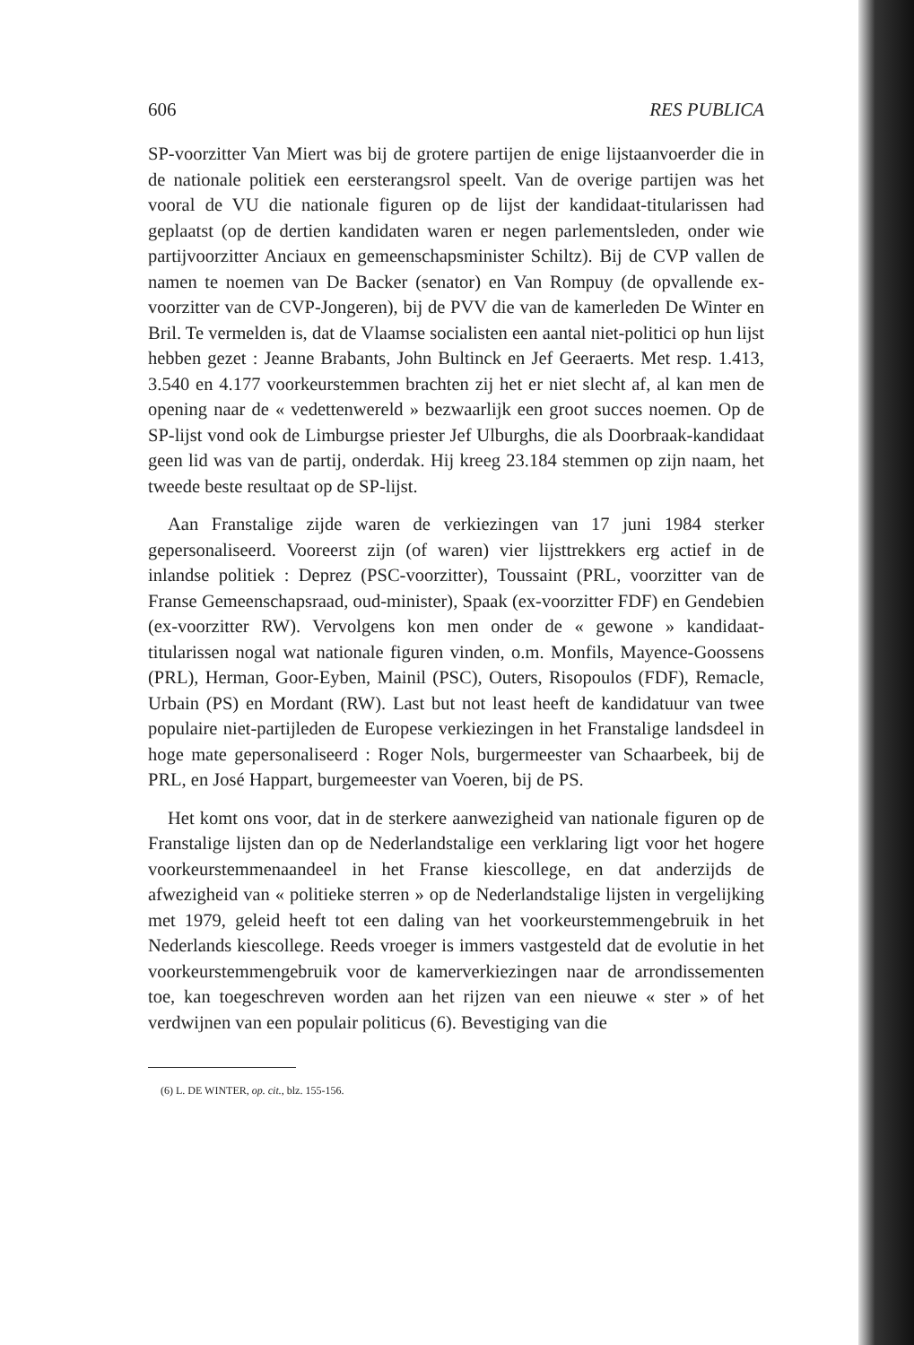606 RES PUBLICA
SP-voorzitter Van Miert was bij de grotere partijen de enige lijstaanvoerder die in de nationale politiek een eersterangsrol speelt. Van de overige partijen was het vooral de VU die nationale figuren op de lijst der kandidaat-titularissen had geplaatst (op de dertien kandidaten waren er negen parlementsleden, onder wie partijvoorzitter Anciaux en gemeenschapsminister Schiltz). Bij de CVP vallen de namen te noemen van De Backer (senator) en Van Rompuy (de opvallende ex-voorzitter van de CVP-Jongeren), bij de PVV die van de kamerleden De Winter en Bril. Te vermelden is, dat de Vlaamse socialisten een aantal niet-politici op hun lijst hebben gezet : Jeanne Brabants, John Bultinck en Jef Geeraerts. Met resp. 1.413, 3.540 en 4.177 voorkeurstemmen brachten zij het er niet slecht af, al kan men de opening naar de « vedettenwereld » bezwaarlijk een groot succes noemen. Op de SP-lijst vond ook de Limburgse priester Jef Ulburghs, die als Doorbraak-kandidaat geen lid was van de partij, onderdak. Hij kreeg 23.184 stemmen op zijn naam, het tweede beste resultaat op de SP-lijst.
Aan Franstalige zijde waren de verkiezingen van 17 juni 1984 sterker gepersonaliseerd. Vooreerst zijn (of waren) vier lijsttrekkers erg actief in de inlandse politiek : Deprez (PSC-voorzitter), Toussaint (PRL, voorzitter van de Franse Gemeenschapsraad, oud-minister), Spaak (ex-voorzitter FDF) en Gendebien (ex-voorzitter RW). Vervolgens kon men onder de « gewone » kandidaat-titularissen nogal wat nationale figuren vinden, o.m. Monfils, Mayence-Goossens (PRL), Herman, Goor-Eyben, Mainil (PSC), Outers, Risopoulos (FDF), Remacle, Urbain (PS) en Mordant (RW). Last but not least heeft de kandidatuur van twee populaire niet-partijleden de Europese verkiezingen in het Franstalige landsdeel in hoge mate gepersonaliseerd : Roger Nols, burgermeester van Schaarbeek, bij de PRL, en José Happart, burgemeester van Voeren, bij de PS.
Het komt ons voor, dat in de sterkere aanwezigheid van nationale figuren op de Franstalige lijsten dan op de Nederlandstalige een verklaring ligt voor het hogere voorkeurstemmenaandeel in het Franse kiescollege, en dat anderzijds de afwezigheid van « politieke sterren » op de Nederlandstalige lijsten in vergelijking met 1979, geleid heeft tot een daling van het voorkeurstemmengebruik in het Nederlands kiescollege. Reeds vroeger is immers vastgesteld dat de evolutie in het voorkeurstemmengebruik voor de kamerverkiezingen naar de arrondissementen toe, kan toegeschreven worden aan het rijzen van een nieuwe « ster » of het verdwijnen van een populair politicus (6). Bevestiging van die
(6) L. DE WINTER, op. cit., blz. 155-156.